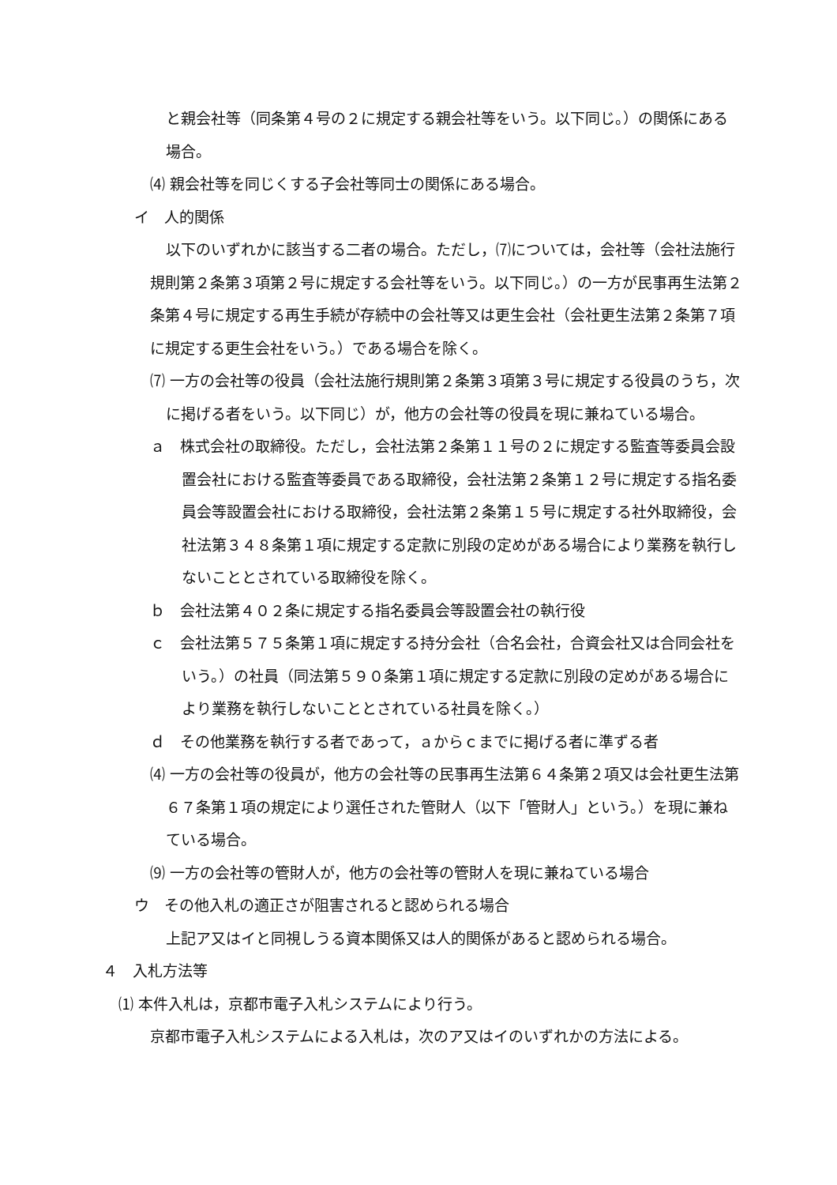と親会社等（同条第４号の２に規定する親会社等をいう。以下同じ。）の関係にある場合。
⑷ 親会社等を同じくする子会社等同士の関係にある場合。
イ　人的関係
以下のいずれかに該当する二者の場合。ただし，⑺については，会社等（会社法施行規則第２条第３項第２号に規定する会社等をいう。以下同じ。）の一方が民事再生法第２条第４号に規定する再生手続が存続中の会社等又は更生会社（会社更生法第２条第７項に規定する更生会社をいう。）である場合を除く。
⑺ 一方の会社等の役員（会社法施行規則第２条第３項第３号に規定する役員のうち，次に掲げる者をいう。以下同じ）が，他方の会社等の役員を現に兼ねている場合。
ａ　株式会社の取締役。ただし，会社法第２条第１１号の２に規定する監査等委員会設置会社における監査等委員である取締役，会社法第２条第１２号に規定する指名委員会等設置会社における取締役，会社法第２条第１５号に規定する社外取締役，会社法第３４８条第１項に規定する定款に別段の定めがある場合により業務を執行しないこととされている取締役を除く。
ｂ　会社法第４０２条に規定する指名委員会等設置会社の執行役
ｃ　会社法第５７５条第１項に規定する持分会社（合名会社，合資会社又は合同会社をいう。）の社員（同法第５９０条第１項に規定する定款に別段の定めがある場合により業務を執行しないこととされている社員を除く。）
ｄ　その他業務を執行する者であって，ａからｃまでに掲げる者に準ずる者
⑷ 一方の会社等の役員が，他方の会社等の民事再生法第６４条第２項又は会社更生法第６７条第１項の規定により選任された管財人（以下「管財人」という。）を現に兼ねている場合。
⑼ 一方の会社等の管財人が，他方の会社等の管財人を現に兼ねている場合
ウ　その他入札の適正さが阻害されると認められる場合
上記ア又はイと同視しうる資本関係又は人的関係があると認められる場合。
４　入札方法等
⑴ 本件入札は，京都市電子入札システムにより行う。
京都市電子入札システムによる入札は，次のア又はイのいずれかの方法による。